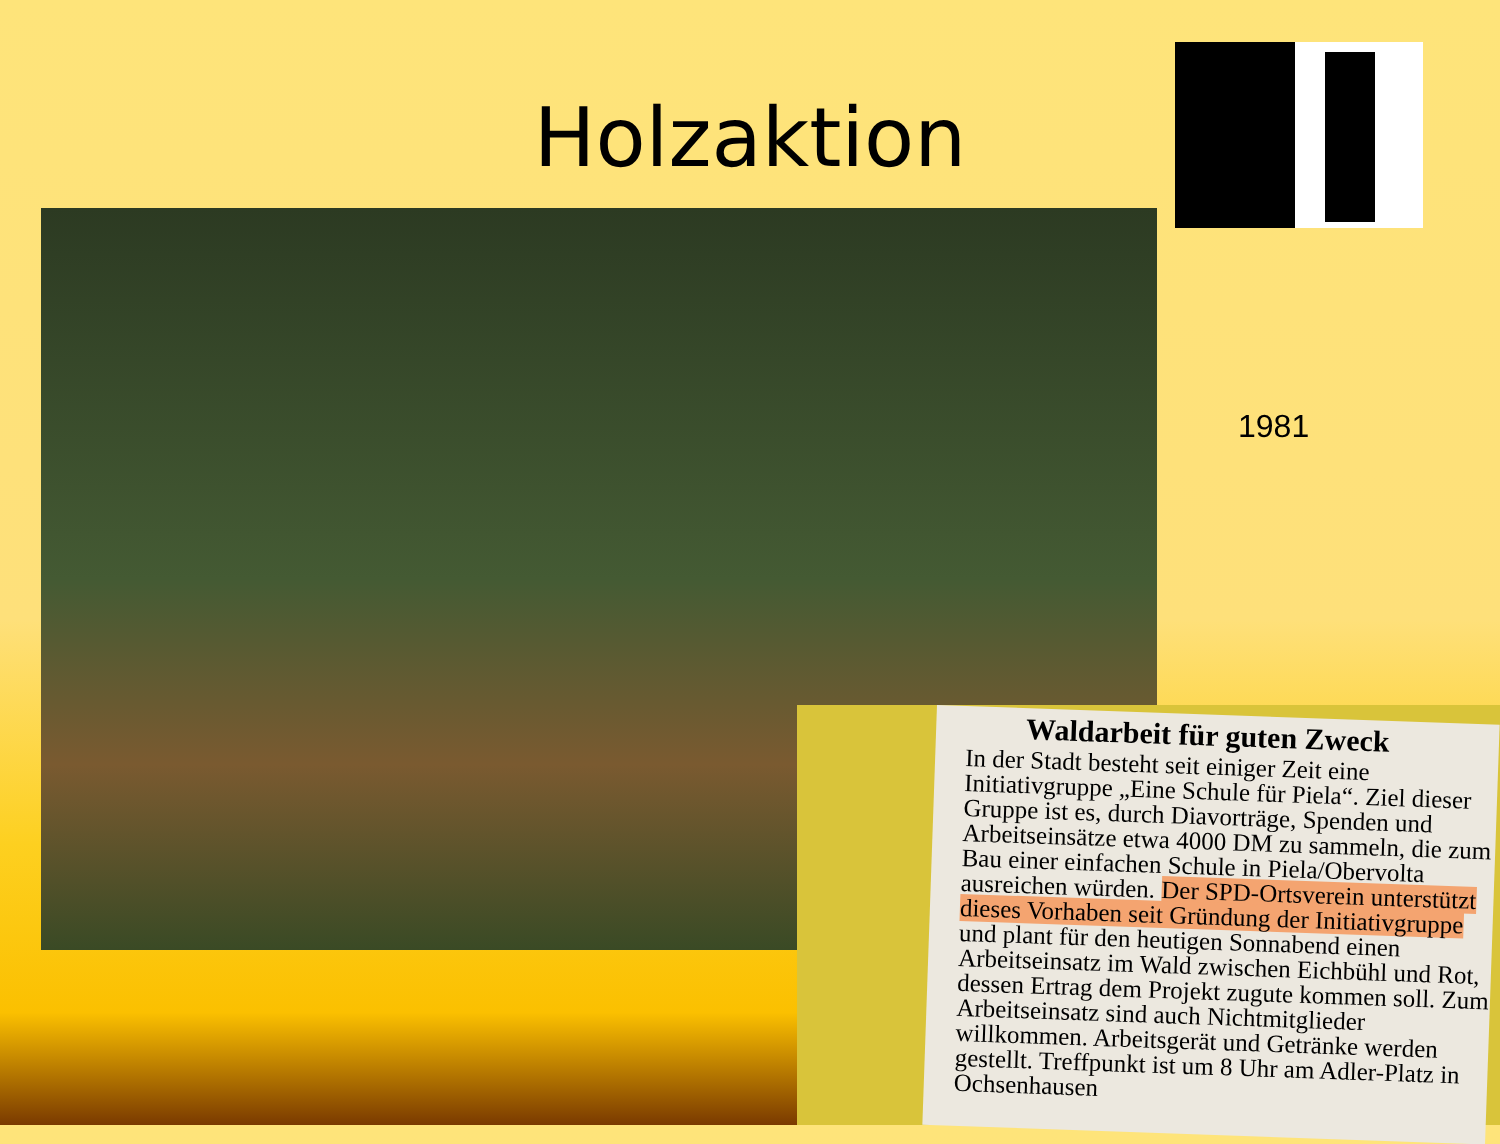Holzaktion
1981
Waldarbeit für guten Zweck
In der Stadt besteht seit einiger Zeit eine Initiativgruppe „Eine Schule für Piela“. Ziel dieser Gruppe ist es, durch Diavorträge, Spenden und Arbeitseinsätze etwa 4000 DM zu sammeln, die zum Bau einer einfachen Schule in Piela/Obervolta ausreichen würden. Der SPD-Ortsverein unterstützt dieses Vorhaben seit Gründung der Initiativgruppe und plant für den heutigen Sonnabend einen Arbeitseinsatz im Wald zwischen Eichbühl und Rot, dessen Ertrag dem Projekt zugute kommen soll. Zum Arbeitseinsatz sind auch Nichtmitglieder willkommen. Arbeitsgerät und Getränke werden gestellt. Treffpunkt ist um 8 Uhr am Adler-Platz in Ochsenhausen